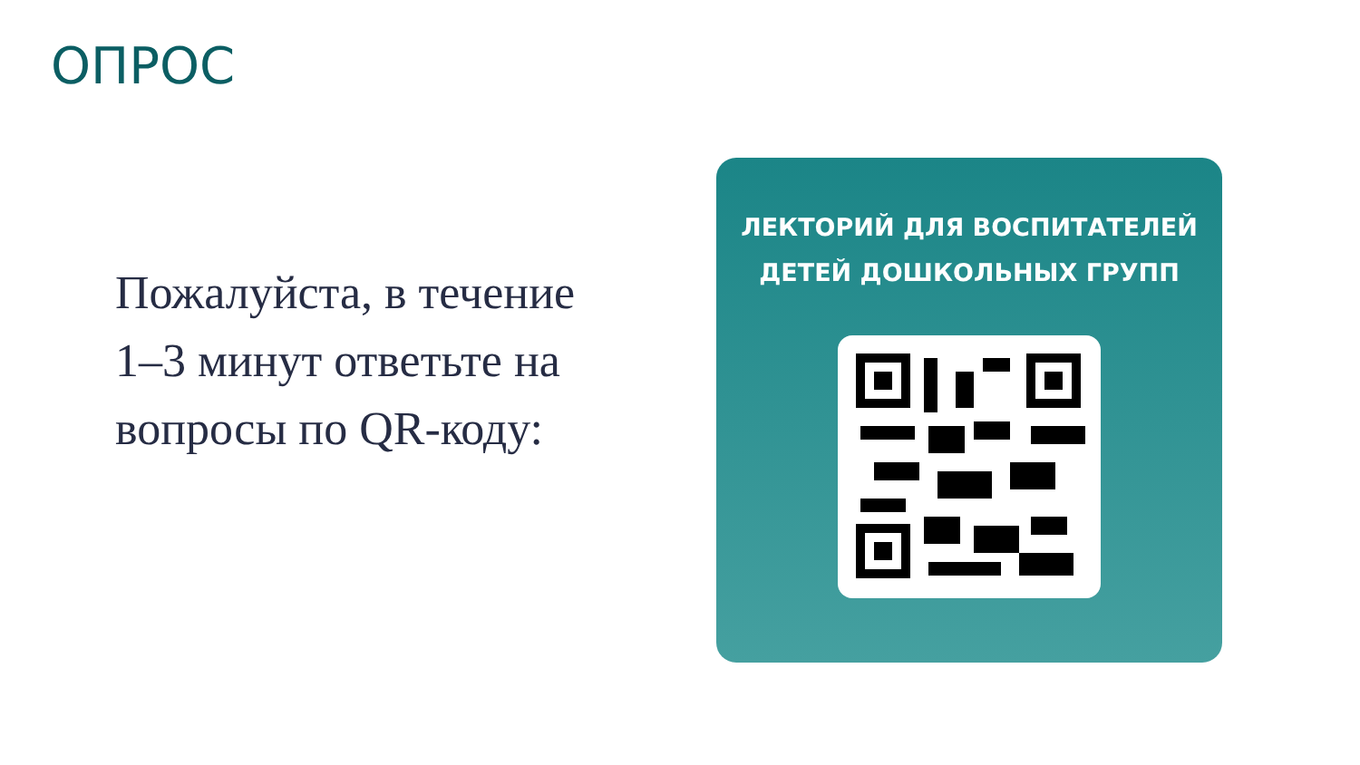ОПРОС
Пожалуйста, в течение 1–3 минут ответьте на вопросы по QR-коду:
ЛЕКТОРИЙ ДЛЯ ВОСПИТАТЕЛЕЙ
ДЕТЕЙ ДОШКОЛЬНЫХ ГРУПП